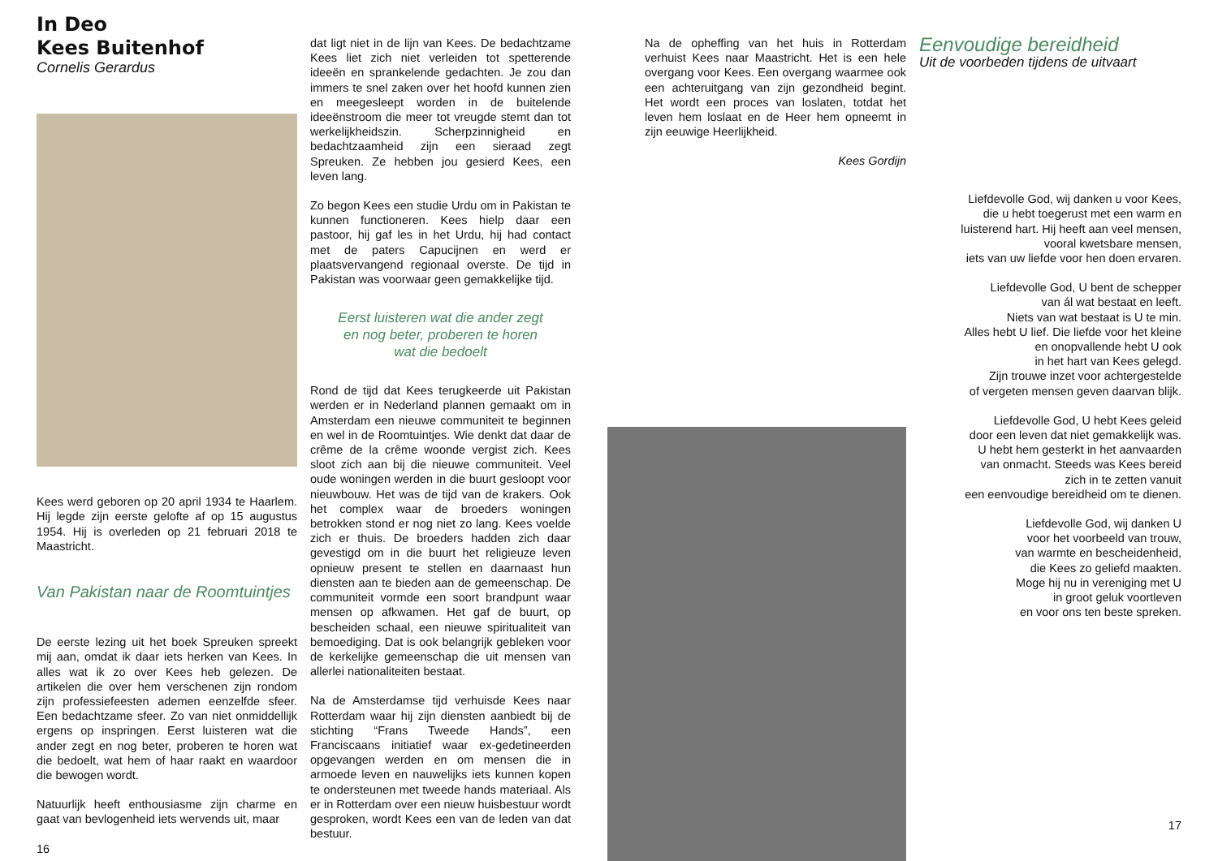In Deo
Kees Buitenhof
Cornelis Gerardus
Kees werd geboren op 20 april 1934 te Haarlem. Hij legde zijn eerste gelofte af op 15 augustus 1954. Hij is overleden op 21 februari 2018 te Maastricht.
Van Pakistan naar de Roomtuintjes
De eerste lezing uit het boek Spreuken spreekt mij aan, omdat ik daar iets herken van Kees. In alles wat ik zo over Kees heb gelezen. De artikelen die over hem verschenen zijn rondom zijn professiefeesten ademen eenzelfde sfeer. Een bedachtzame sfeer. Zo van niet onmiddellijk ergens op inspringen. Eerst luisteren wat die ander zegt en nog beter, proberen te horen wat die bedoelt, wat hem of haar raakt en waardoor die bewogen wordt.
Natuurlijk heeft enthousiasme zijn charme en gaat van bevlogenheid iets wervends uit, maar
16
dat ligt niet in de lijn van Kees. De bedachtzame Kees liet zich niet verleiden tot spetterende ideeën en sprankelende gedachten. Je zou dan immers te snel zaken over het hoofd kunnen zien en meegesleept worden in de buitelende ideeënstroom die meer tot vreugde stemt dan tot werkelijkheidszin. Scherpzinnigheid en bedachtzaamheid zijn een sieraad zegt Spreuken. Ze hebben jou gesierd Kees, een leven lang.
Zo begon Kees een studie Urdu om in Pakistan te kunnen functioneren. Kees hielp daar een pastoor, hij gaf les in het Urdu, hij had contact met de paters Capucijnen en werd er plaatsvervangend regionaal overste. De tijd in Pakistan was voorwaar geen gemakkelijke tijd.
Eerst luisteren wat die ander zegt
en nog beter, proberen te horen
wat die bedoelt
Rond de tijd dat Kees terugkeerde uit Pakistan werden er in Nederland plannen gemaakt om in Amsterdam een nieuwe communiteit te beginnen en wel in de Roomtuintjes. Wie denkt dat daar de crême de la crême woonde vergist zich. Kees sloot zich aan bij die nieuwe communiteit. Veel oude woningen werden in die buurt gesloopt voor nieuwbouw. Het was de tijd van de krakers. Ook het complex waar de broeders woningen betrokken stond er nog niet zo lang. Kees voelde zich er thuis. De broeders hadden zich daar gevestigd om in die buurt het religieuze leven opnieuw present te stellen en daarnaast hun diensten aan te bieden aan de gemeenschap. De communiteit vormde een soort brandpunt waar mensen op afkwamen. Het gaf de buurt, op bescheiden schaal, een nieuwe spiritualiteit van bemoediging. Dat is ook belangrijk gebleken voor de kerkelijke gemeenschap die uit mensen van allerlei nationaliteiten bestaat.
Na de Amsterdamse tijd verhuisde Kees naar Rotterdam waar hij zijn diensten aanbiedt bij de stichting “Frans Tweede Hands”, een Franciscaans initiatief waar ex-gedetineerden opgevangen werden en om mensen die in armoede leven en nauwelijks iets kunnen kopen te ondersteunen met tweede hands materiaal. Als er in Rotterdam over een nieuw huisbestuur wordt gesproken, wordt Kees een van de leden van dat bestuur.
Na de opheffing van het huis in Rotterdam verhuist Kees naar Maastricht. Het is een hele overgang voor Kees. Een overgang waarmee ook een achteruitgang van zijn gezondheid begint. Het wordt een proces van loslaten, totdat het leven hem loslaat en de Heer hem opneemt in zijn eeuwige Heerlijkheid.
Kees Gordijn
Eenvoudige bereidheid
Uit de voorbeden tijdens de uitvaart
Liefdevolle God, wij danken u voor Kees,
die u hebt toegerust met een warm en
luisterend hart. Hij heeft aan veel mensen,
vooral kwetsbare mensen,
iets van uw liefde voor hen doen ervaren.
Liefdevolle God, U bent de schepper
van ál wat bestaat en leeft.
Niets van wat bestaat is U te min.
Alles hebt U lief. Die liefde voor het kleine
en onopvallende hebt U ook
in het hart van Kees gelegd.
Zijn trouwe inzet voor achtergestelde
of vergeten mensen geven daarvan blijk.
Liefdevolle God, U hebt Kees geleid
door een leven dat niet gemakkelijk was.
U hebt hem gesterkt in het aanvaarden
van onmacht. Steeds was Kees bereid
zich in te zetten vanuit
een eenvoudige bereidheid om te dienen.
Liefdevolle God, wij danken U
voor het voorbeeld van trouw,
van warmte en bescheidenheid,
die Kees zo geliefd maakten.
Moge hij nu in vereniging met U
in groot geluk voortleven
en voor ons ten beste spreken.
17